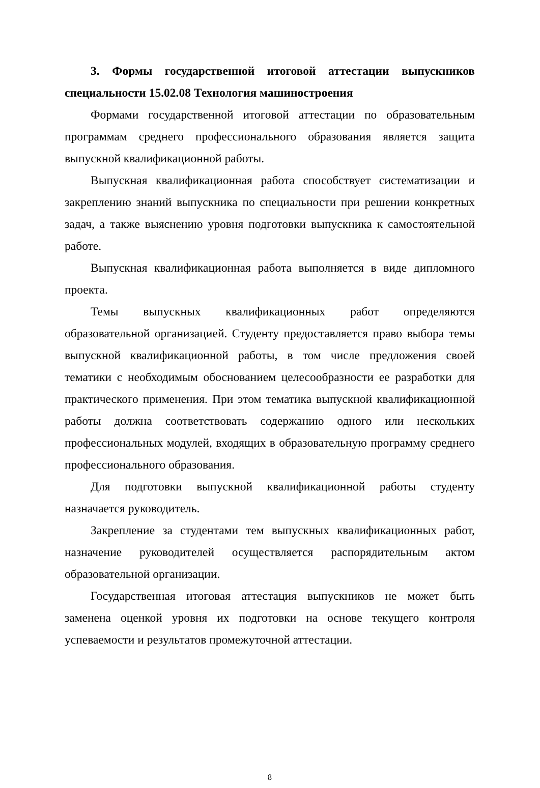3. Формы государственной итоговой аттестации выпускников специальности 15.02.08 Технология машиностроения
Формами государственной итоговой аттестации по образовательным программам среднего профессионального образования является защита выпускной квалификационной работы.
Выпускная квалификационная работа способствует систематизации и закреплению знаний выпускника по специальности при решении конкретных задач, а также выяснению уровня подготовки выпускника к самостоятельной работе.
Выпускная квалификационная работа выполняется в виде дипломного проекта.
Темы выпускных квалификационных работ определяются образовательной организацией. Студенту предоставляется право выбора темы выпускной квалификационной работы, в том числе предложения своей тематики с необходимым обоснованием целесообразности ее разработки для практического применения. При этом тематика выпускной квалификационной работы должна соответствовать содержанию одного или нескольких профессиональных модулей, входящих в образовательную программу среднего профессионального образования.
Для подготовки выпускной квалификационной работы студенту назначается руководитель.
Закрепление за студентами тем выпускных квалификационных работ, назначение руководителей осуществляется распорядительным актом образовательной организации.
Государственная итоговая аттестация выпускников не может быть заменена оценкой уровня их подготовки на основе текущего контроля успеваемости и результатов промежуточной аттестации.
8